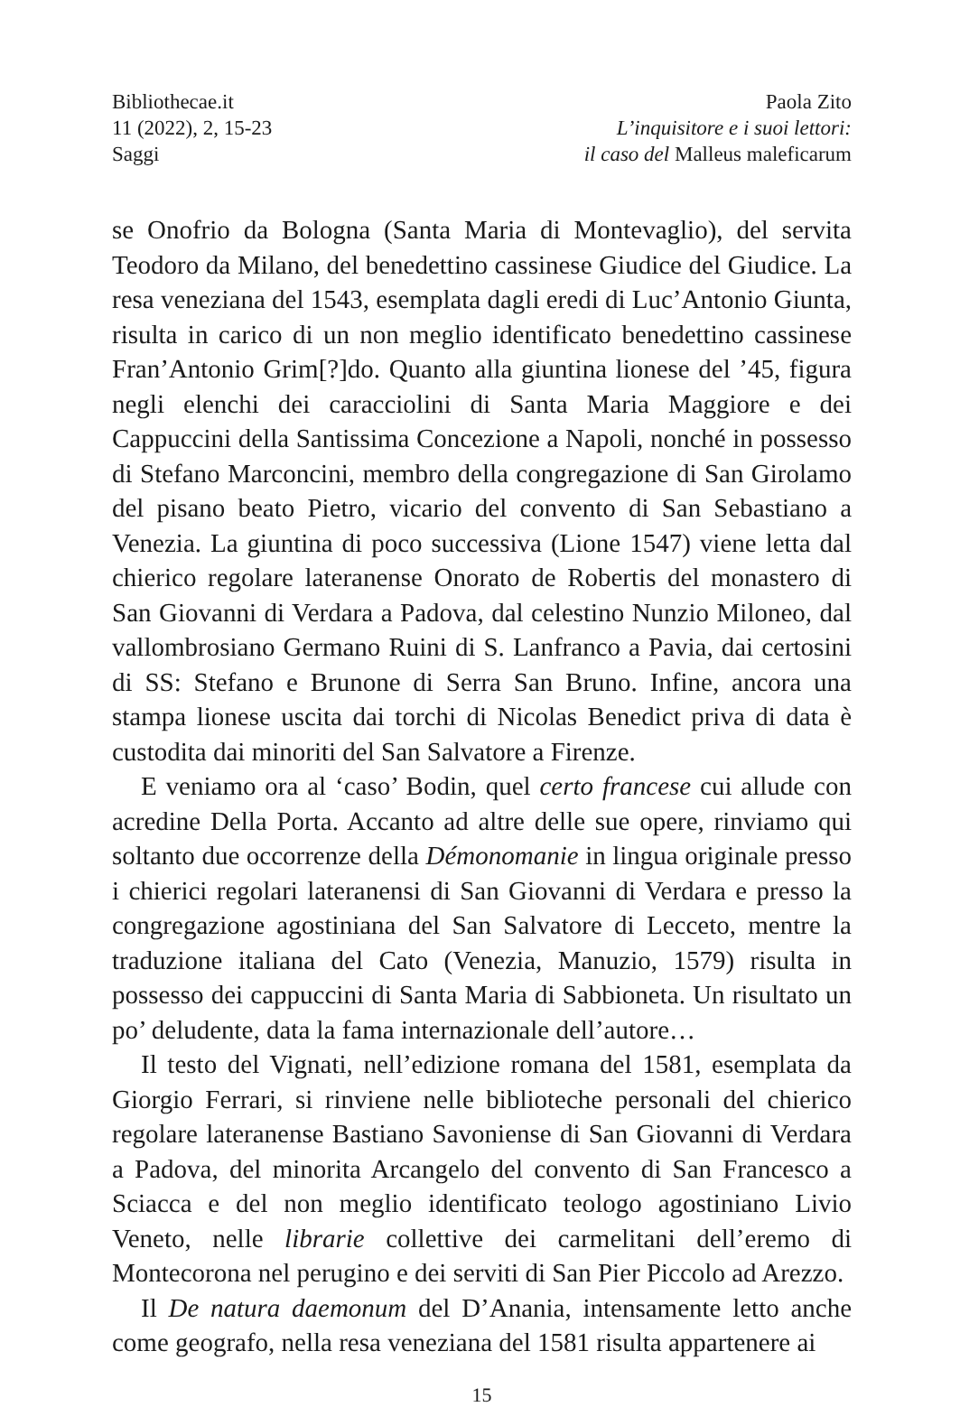Bibliothecae.it
11 (2022), 2, 15-23
Saggi
Paola Zito
L’inquisitore e i suoi lettori:
il caso del Malleus maleficarum
se Onofrio da Bologna (Santa Maria di Montevaglio), del servita Teodoro da Milano, del benedettino cassinese Giudice del Giudice. La resa veneziana del 1543, esemplata dagli eredi di Luc’Antonio Giunta, risulta in carico di un non meglio identificato benedettino cassinese Fran’Antonio Grim[?]do. Quanto alla giuntina lionese del ’45, figura negli elenchi dei caracciolini di Santa Maria Maggiore e dei Cappuccini della Santissima Concezione a Napoli, nonché in possesso di Stefano Marconcini, membro della congregazione di San Girolamo del pisano beato Pietro, vicario del convento di San Sebastiano a Venezia. La giuntina di poco successiva (Lione 1547) viene letta dal chierico regolare lateranense Onorato de Robertis del monastero di San Giovanni di Verdara a Padova, dal celestino Nunzio Miloneo, dal vallombrosiano Germano Ruini di S. Lanfranco a Pavia, dai certosini di SS: Stefano e Brunone di Serra San Bruno. Infine, ancora una stampa lionese uscita dai torchi di Nicolas Benedict priva di data è custodita dai minoriti del San Salvatore a Firenze.
E veniamo ora al ‘caso’ Bodin, quel certo francese cui allude con acredine Della Porta. Accanto ad altre delle sue opere, rinviamo qui soltanto due occorrenze della Démonomanie in lingua originale presso i chierici regolari lateranensi di San Giovanni di Verdara e presso la congregazione agostiniana del San Salvatore di Lecceto, mentre la traduzione italiana del Cato (Venezia, Manuzio, 1579) risulta in possesso dei cappuccini di Santa Maria di Sabbioneta. Un risultato un po’ deludente, data la fama internazionale dell’autore…
Il testo del Vignati, nell’edizione romana del 1581, esemplata da Giorgio Ferrari, si rinviene nelle biblioteche personali del chierico regolare lateranense Bastiano Savoniense di San Giovanni di Verdara a Padova, del minorita Arcangelo del convento di San Francesco a Sciacca e del non meglio identificato teologo agostiniano Livio Veneto, nelle librarie collettive dei carmelitani dell’eremo di Montecorona nel perugino e dei serviti di San Pier Piccolo ad Arezzo.
Il De natura daemonum del D’Anania, intensamente letto anche come geografo, nella resa veneziana del 1581 risulta appartenere ai
15